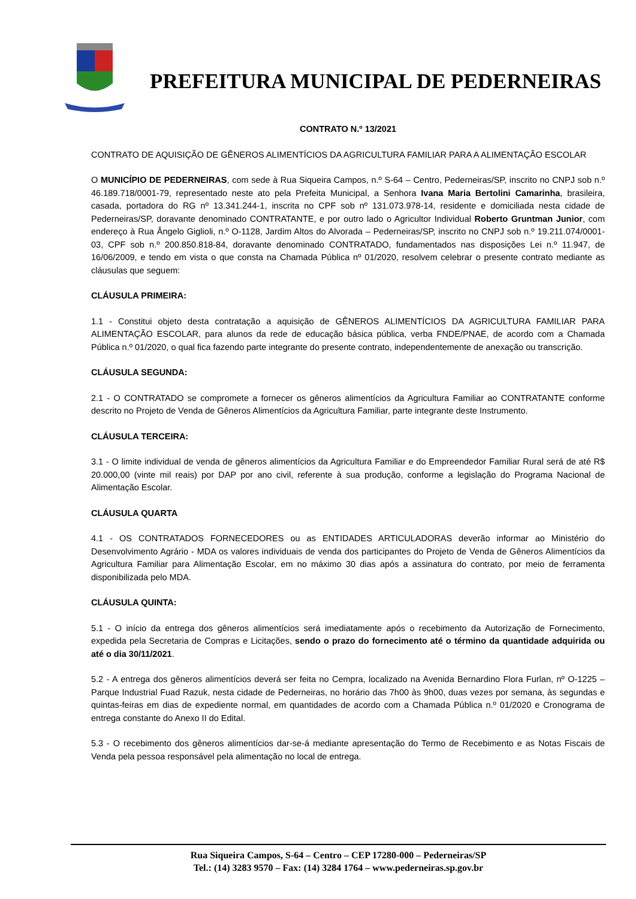PREFEITURA MUNICIPAL DE PEDERNEIRAS
CONTRATO N.º 13/2021
CONTRATO DE AQUISIÇÃO DE GÊNEROS ALIMENTÍCIOS DA AGRICULTURA FAMILIAR PARA A ALIMENTAÇÃO ESCOLAR
O MUNICÍPIO DE PEDERNEIRAS, com sede à Rua Siqueira Campos, n.º S-64 – Centro, Pederneiras/SP, inscrito no CNPJ sob n.º 46.189.718/0001-79, representado neste ato pela Prefeita Municipal, a Senhora Ivana Maria Bertolini Camarinha, brasileira, casada, portadora do RG nº 13.341.244-1, inscrita no CPF sob nº 131.073.978-14, residente e domiciliada nesta cidade de Pederneiras/SP, doravante denominado CONTRATANTE, e por outro lado o Agricultor Individual Roberto Gruntman Junior, com endereço à Rua Ângelo Giglioli, n.º O-1128, Jardim Altos do Alvorada – Pederneiras/SP, inscrito no CNPJ sob n.º 19.211.074/0001-03, CPF sob n.º 200.850.818-84, doravante denominado CONTRATADO, fundamentados nas disposições Lei n.º 11.947, de 16/06/2009, e tendo em vista o que consta na Chamada Pública nº 01/2020, resolvem celebrar o presente contrato mediante as cláusulas que seguem:
CLÁUSULA PRIMEIRA:
1.1 - Constitui objeto desta contratação a aquisição de GÊNEROS ALIMENTÍCIOS DA AGRICULTURA FAMILIAR PARA ALIMENTAÇÃO ESCOLAR, para alunos da rede de educação básica pública, verba FNDE/PNAE, de acordo com a Chamada Pública n.º 01/2020, o qual fica fazendo parte integrante do presente contrato, independentemente de anexação ou transcrição.
CLÁUSULA SEGUNDA:
2.1 - O CONTRATADO se compromete a fornecer os gêneros alimentícios da Agricultura Familiar ao CONTRATANTE conforme descrito no Projeto de Venda de Gêneros Alimentícios da Agricultura Familiar, parte integrante deste Instrumento.
CLÁUSULA TERCEIRA:
3.1 - O limite individual de venda de gêneros alimentícios da Agricultura Familiar e do Empreendedor Familiar Rural será de até R$ 20.000,00 (vinte mil reais) por DAP por ano civil, referente à sua produção, conforme a legislação do Programa Nacional de Alimentação Escolar.
CLÁUSULA QUARTA
4.1 - OS CONTRATADOS FORNECEDORES ou as ENTIDADES ARTICULADORAS deverão informar ao Ministério do Desenvolvimento Agrário - MDA os valores individuais de venda dos participantes do Projeto de Venda de Gêneros Alimentícios da Agricultura Familiar para Alimentação Escolar, em no máximo 30 dias após a assinatura do contrato, por meio de ferramenta disponibilizada pelo MDA.
CLÁUSULA QUINTA:
5.1 - O início da entrega dos gêneros alimentícios será imediatamente após o recebimento da Autorização de Fornecimento, expedida pela Secretaria de Compras e Licitações, sendo o prazo do fornecimento até o término da quantidade adquirida ou até o dia 30/11/2021.
5.2 - A entrega dos gêneros alimentícios deverá ser feita no Cempra, localizado na Avenida Bernardino Flora Furlan, nº O-1225 – Parque Industrial Fuad Razuk, nesta cidade de Pederneiras, no horário das 7h00 às 9h00, duas vezes por semana, às segundas e quintas-feiras em dias de expediente normal, em quantidades de acordo com a Chamada Pública n.º 01/2020 e Cronograma de entrega constante do Anexo II do Edital.
5.3 - O recebimento dos gêneros alimentícios dar-se-á mediante apresentação do Termo de Recebimento e as Notas Fiscais de Venda pela pessoa responsável pela alimentação no local de entrega.
Rua Siqueira Campos, S-64 – Centro – CEP 17280-000 – Pederneiras/SP
Tel.: (14) 3283 9570 – Fax: (14) 3284 1764 – www.pederneiras.sp.gov.br